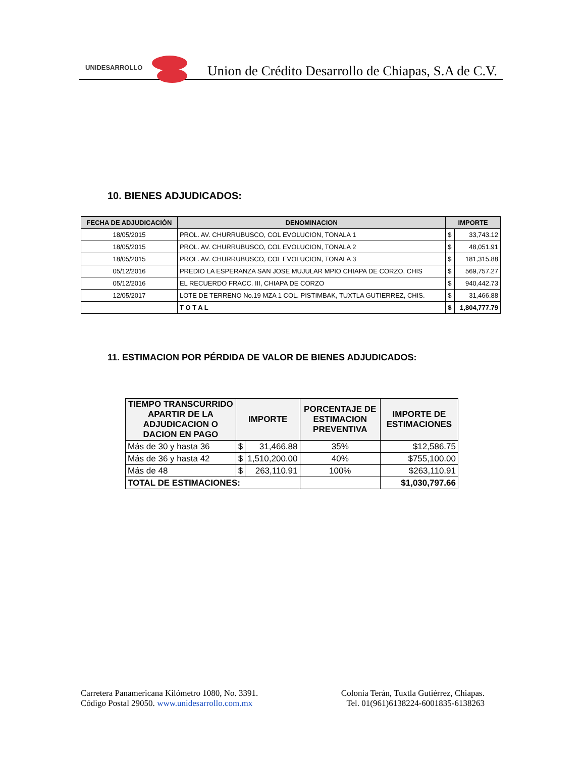UNIDESARROLLO
Union de Crédito Desarrollo de Chiapas, S.A de C.V.
10. BIENES ADJUDICADOS:
| FECHA DE ADJUDICACIÓN | DENOMINACION | IMPORTE | |
| --- | --- | --- | --- |
| 18/05/2015 | PROL. AV. CHURRUBUSCO, COL EVOLUCION, TONALA 1 | $ | 33,743.12 |
| 18/05/2015 | PROL. AV. CHURRUBUSCO, COL EVOLUCION, TONALA 2 | $ | 48,051.91 |
| 18/05/2015 | PROL. AV. CHURRUBUSCO, COL EVOLUCION, TONALA 3 | $ | 181,315.88 |
| 05/12/2016 | PREDIO LA ESPERANZA SAN JOSE MUJULAR MPIO CHIAPA DE CORZO, CHIS | $ | 569,757.27 |
| 05/12/2016 | EL RECUERDO FRACC. III, CHIAPA DE CORZO | $ | 940,442.73 |
| 12/05/2017 | LOTE DE TERRENO No.19 MZA 1 COL. PISTIMBAK, TUXTLA GUTIERREZ, CHIS. | $ | 31,466.88 |
| | T O T A L | $ | 1,804,777.79 |
11. ESTIMACION POR PÉRDIDA DE VALOR DE BIENES ADJUDICADOS:
| TIEMPO TRANSCURRIDO APARTIR DE LA ADJUDICACION O DACION EN PAGO | IMPORTE | | PORCENTAJE DE ESTIMACION PREVENTIVA | IMPORTE DE ESTIMACIONES |
| --- | --- | --- | --- | --- |
| Más de 30 y hasta 36 | $ | 31,466.88 | 35% | $12,586.75 |
| Más de 36 y hasta 42 | $ | 1,510,200.00 | 40% | $755,100.00 |
| Más de 48 | $ | 263,110.91 | 100% | $263,110.91 |
| TOTAL DE ESTIMACIONES: | | | | $1,030,797.66 |
Carretera Panamericana Kilómetro 1080, No. 3391.
Código Postal 29050. www.unidesarrollo.com.mx
Colonia Terán, Tuxtla Gutiérrez, Chiapas.
Tel. 01(961)6138224-6001835-6138263